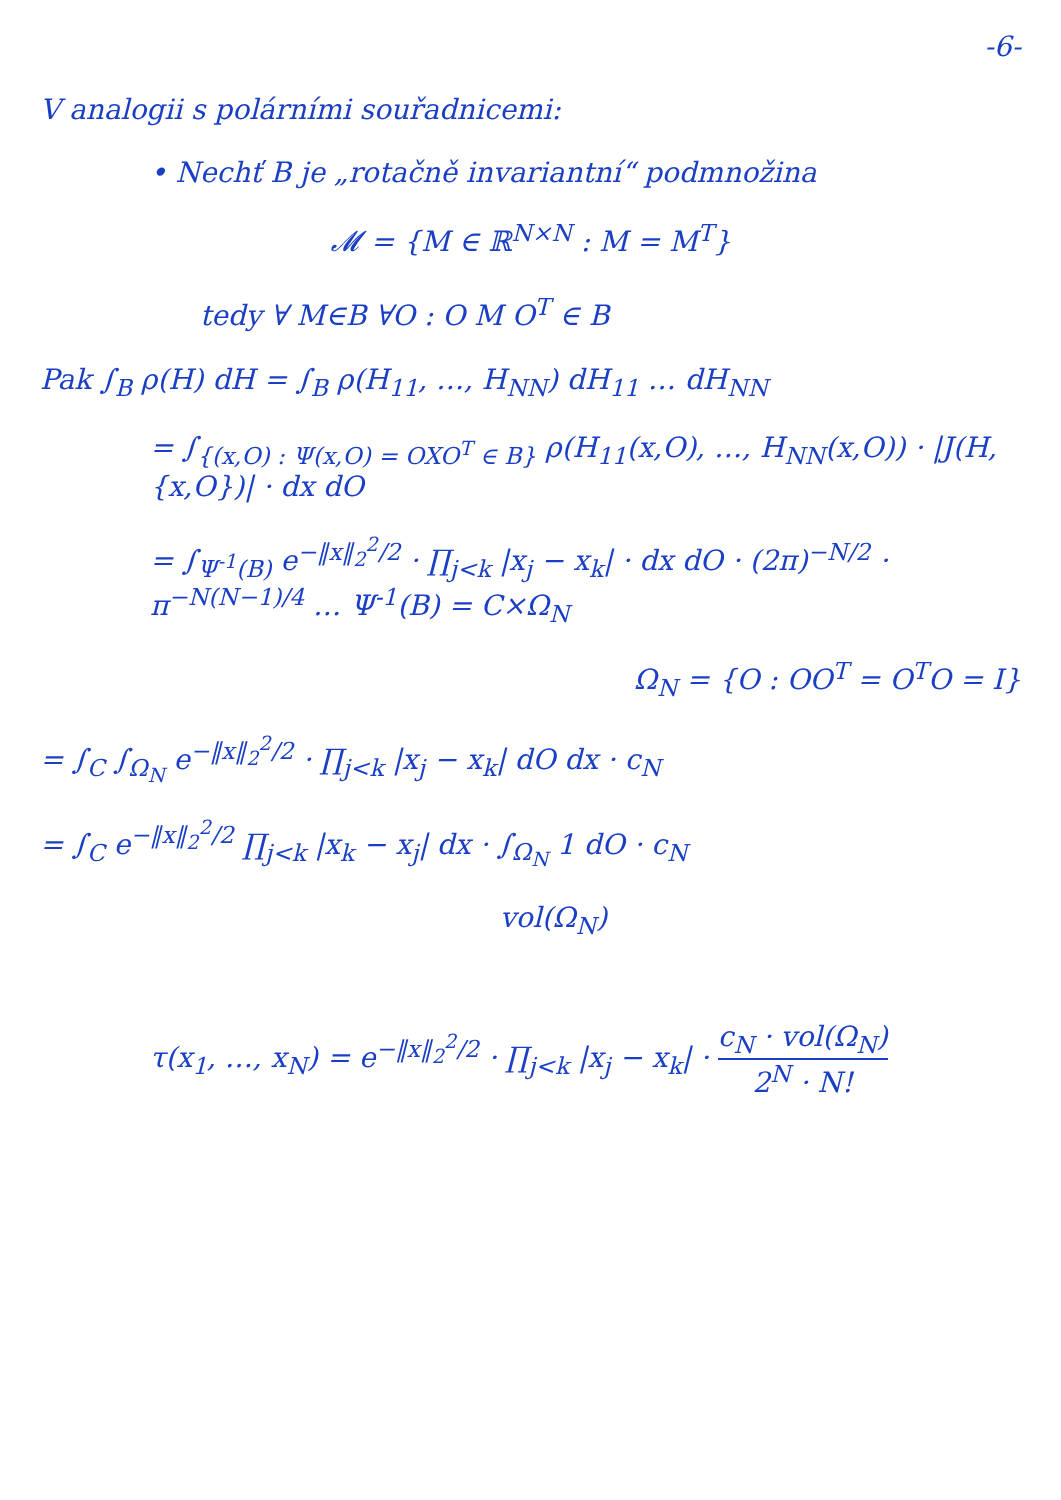-6-
V analogii s polárními souřadnicemi:
• Nechť B je „rotačně invariantní“ podmnožina
𝓜 = {M ∈ ℝ<sup>N×N</sup> : M = M<sup>T</sup>}
tedy ∀ M∈B ∀O : O M O<sup>T</sup> ∈ B
Pak ∫<sub>B</sub> ρ(H) dH = ∫<sub>B</sub> ρ(H<sub>11</sub>, …, H<sub>NN</sub>) dH<sub>11</sub> … dH<sub>NN</sub>
= ∫<sub>{(x,O) : Ψ(x,O) = OXO<sup>T</sup> ∈ B}</sub> ρ(H<sub>11</sub>(x,O), …, H<sub>NN</sub>(x,O)) · |J(H,{x,O})| · dx dO
= ∫<sub>Ψ<sup>-1</sup>(B)</sub> e<sup>−‖x‖<sub>2</sub><sup>2</sup>/2</sup> · ∏<sub>j<k</sub> |x<sub>j</sub> − x<sub>k</sub>| · dx dO · (2π)<sup>−N/2</sup> · π<sup>−N(N−1)/4</sup> … Ψ<sup>-1</sup>(B) = C×Ω<sub>N</sub>
Ω<sub>N</sub> = {O : OO<sup>T</sup> = O<sup>T</sup>O = I}
= ∫<sub>C</sub> ∫<sub>Ω<sub>N</sub></sub> e<sup>−‖x‖<sub>2</sub><sup>2</sup>/2</sup> · ∏<sub>j<k</sub> |x<sub>j</sub> − x<sub>k</sub>| dO dx · c<sub>N</sub>
= ∫<sub>C</sub> e<sup>−‖x‖<sub>2</sub><sup>2</sup>/2</sup> ∏<sub>j<k</sub> |x<sub>k</sub> − x<sub>j</sub>| dx · ∫<sub>Ω<sub>N</sub></sub> 1 dO · c<sub>N</sub>
vol(Ω<sub>N</sub>)
τ(x<sub>1</sub>, …, x<sub>N</sub>) = e<sup>−‖x‖<sub>2</sub><sup>2</sup>/2</sup> · ∏<sub>j<k</sub> |x<sub>j</sub> − x<sub>k</sub>| · c<sub>N</sub> · vol(Ω<sub>N</sub>) 2<sup>N</sup> · N!